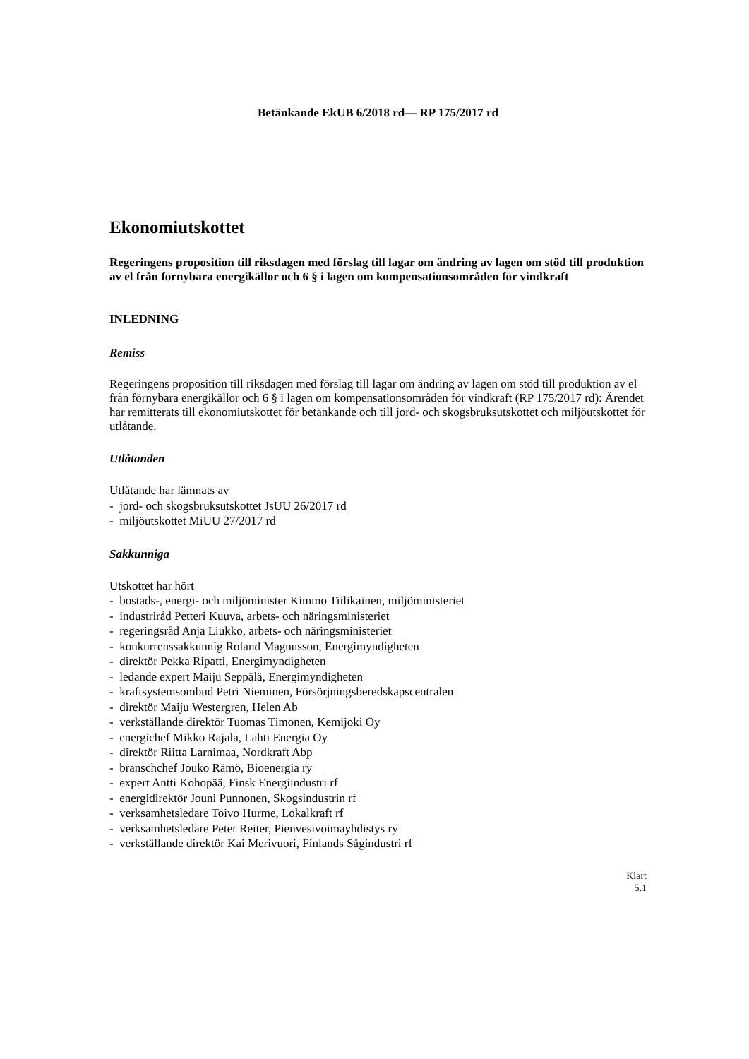Betänkande EkUB 6/2018 rd— RP 175/2017 rd
Ekonomiutskottet
Regeringens proposition till riksdagen med förslag till lagar om ändring av lagen om stöd till produktion av el från förnybara energikällor och 6 § i lagen om kompensationsområden för vindkraft
INLEDNING
Remiss
Regeringens proposition till riksdagen med förslag till lagar om ändring av lagen om stöd till produktion av el från förnybara energikällor och 6 § i lagen om kompensationsområden för vindkraft (RP 175/2017 rd): Ärendet har remitterats till ekonomiutskottet för betänkande och till jord- och skogsbruksutskottet och miljöutskottet för utlåtande.
Utlåtanden
Utlåtande har lämnats av
- jord- och skogsbruksutskottet JsUU 26/2017 rd
- miljöutskottet MiUU 27/2017 rd
Sakkunniga
Utskottet har hört
- bostads-, energi- och miljöminister Kimmo Tiilikainen, miljöministeriet
- industriråd Petteri Kuuva, arbets- och näringsministeriet
- regeringsråd Anja Liukko, arbets- och näringsministeriet
- konkurrenssakkunnig Roland Magnusson, Energimyndigheten
- direktör Pekka Ripatti, Energimyndigheten
- ledande expert Maiju Seppälä, Energimyndigheten
- kraftsystemsombud Petri Nieminen, Försörjningsberedskapscentralen
- direktör Maiju Westergren, Helen Ab
- verkställande direktör Tuomas Timonen, Kemijoki Oy
- energichef Mikko Rajala, Lahti Energia Oy
- direktör Riitta Larnimaa, Nordkraft Abp
- branschchef Jouko Rämö, Bioenergia ry
- expert Antti Kohopää, Finsk Energiindustri rf
- energidirektör Jouni Punnonen, Skogsindustrin rf
- verksamhetsledare Toivo Hurme, Lokalkraft rf
- verksamhetsledare Peter Reiter, Pienvesivoimayhdistys ry
- verkställande direktör Kai Merivuori, Finlands Sågindustri rf
Klart
5.1